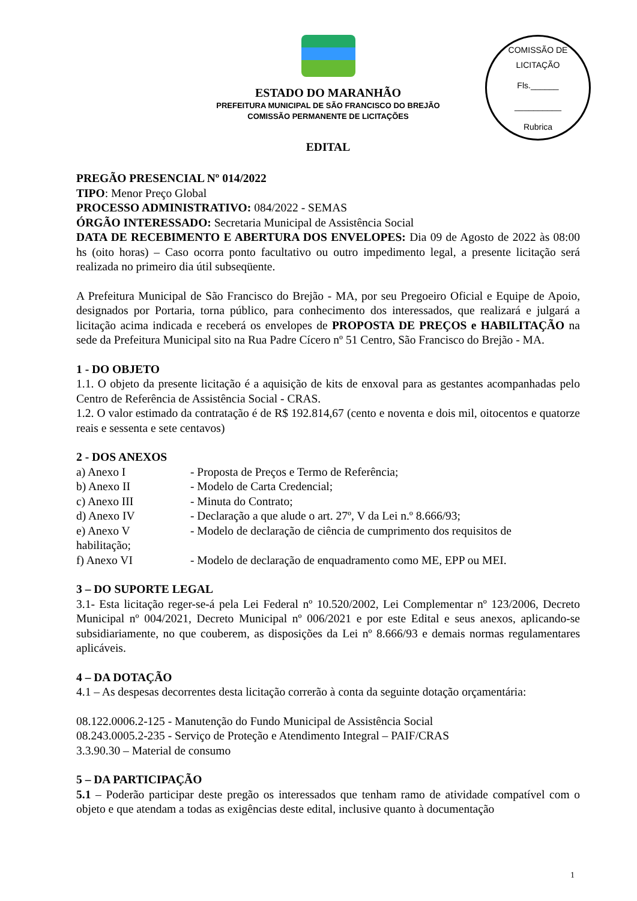COMISSÃO DE LICITAÇÃO
Fls.______
__________
Rubrica
ESTADO DO MARANHÃO
PREFEITURA MUNICIPAL DE SÃO FRANCISCO DO BREJÃO
COMISSÃO PERMANENTE DE LICITAÇÕES
EDITAL
PREGÃO PRESENCIAL Nº 014/2022
TIPO: Menor Preço Global
PROCESSO ADMINISTRATIVO: 084/2022 - SEMAS
ÓRGÃO INTERESSADO: Secretaria Municipal de Assistência Social
DATA DE RECEBIMENTO E ABERTURA DOS ENVELOPES: Dia 09 de Agosto de 2022 às 08:00 hs (oito horas) – Caso ocorra ponto facultativo ou outro impedimento legal, a presente licitação será realizada no primeiro dia útil subseqüente.
A Prefeitura Municipal de São Francisco do Brejão - MA, por seu Pregoeiro Oficial e Equipe de Apoio, designados por Portaria, torna público, para conhecimento dos interessados, que realizará e julgará a licitação acima indicada e receberá os envelopes de PROPOSTA DE PREÇOS e HABILITAÇÃO na sede da Prefeitura Municipal sito na Rua Padre Cícero nº 51 Centro, São Francisco do Brejão - MA.
1 - DO OBJETO
1.1. O objeto da presente licitação é a aquisição de kits de enxoval para as gestantes acompanhadas pelo Centro de Referência de Assistência Social - CRAS.
1.2. O valor estimado da contratação é de R$ 192.814,67 (cento e noventa e dois mil, oitocentos e quatorze reais e sessenta e sete centavos)
2 - DOS ANEXOS
a) Anexo I - Proposta de Preços e Termo de Referência;
b) Anexo II - Modelo de Carta Credencial;
c) Anexo III - Minuta do Contrato;
d) Anexo IV - Declaração a que alude o art. 27º, V da Lei n.º 8.666/93;
e) Anexo V - Modelo de declaração de ciência de cumprimento dos requisitos de
habilitação;
f) Anexo VI - Modelo de declaração de enquadramento como ME, EPP ou MEI.
3 – DO SUPORTE LEGAL
3.1- Esta licitação reger-se-á pela Lei Federal nº 10.520/2002, Lei Complementar nº 123/2006, Decreto Municipal nº 004/2021, Decreto Municipal nº 006/2021 e por este Edital e seus anexos, aplicando-se subsidiariamente, no que couberem, as disposições da Lei nº 8.666/93 e demais normas regulamentares aplicáveis.
4 – DA DOTAÇÃO
4.1 – As despesas decorrentes desta licitação correrão à conta da seguinte dotação orçamentária:
08.122.0006.2-125 - Manutenção do Fundo Municipal de Assistência Social
08.243.0005.2-235 - Serviço de Proteção e Atendimento Integral – PAIF/CRAS
3.3.90.30 – Material de consumo
5 – DA PARTICIPAÇÃO
5.1 – Poderão participar deste pregão os interessados que tenham ramo de atividade compatível com o objeto e que atendam a todas as exigências deste edital, inclusive quanto à documentação
1